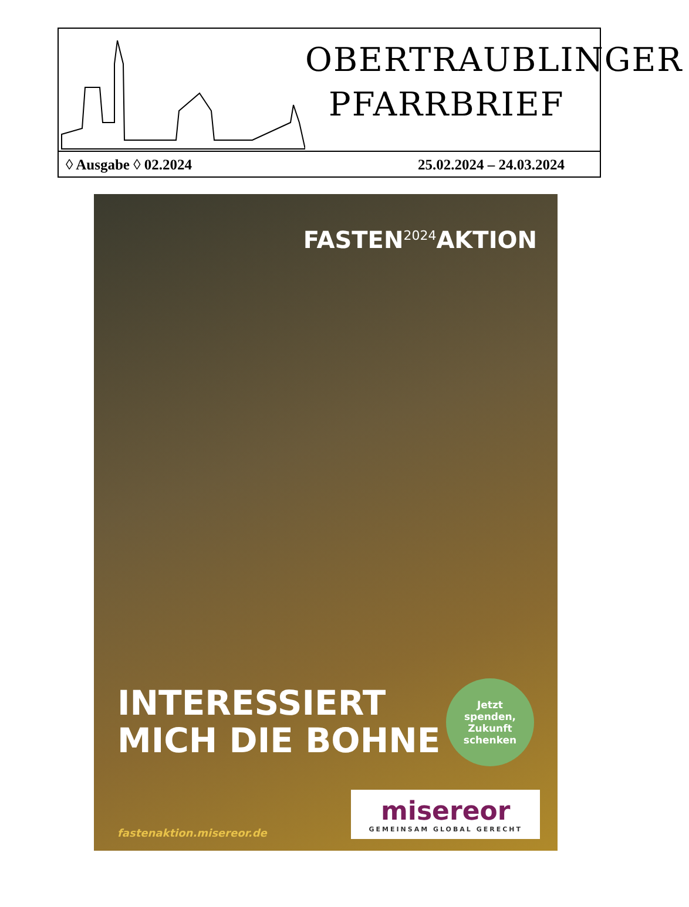OBERTRAUBLINGER
PFARRBRIEF
◊ Ausgabe ◊ 02.2024 25.02.2024 – 24.03.2024
FASTEN<sup>2024</sup>AKTION
INTERESSIERT
MICH DIE BOHNE
Jetzt
spenden,
Zukunft
schenken
fastenaktion.misereor.de
misereor
GEMEINSAM GLOBAL GERECHT